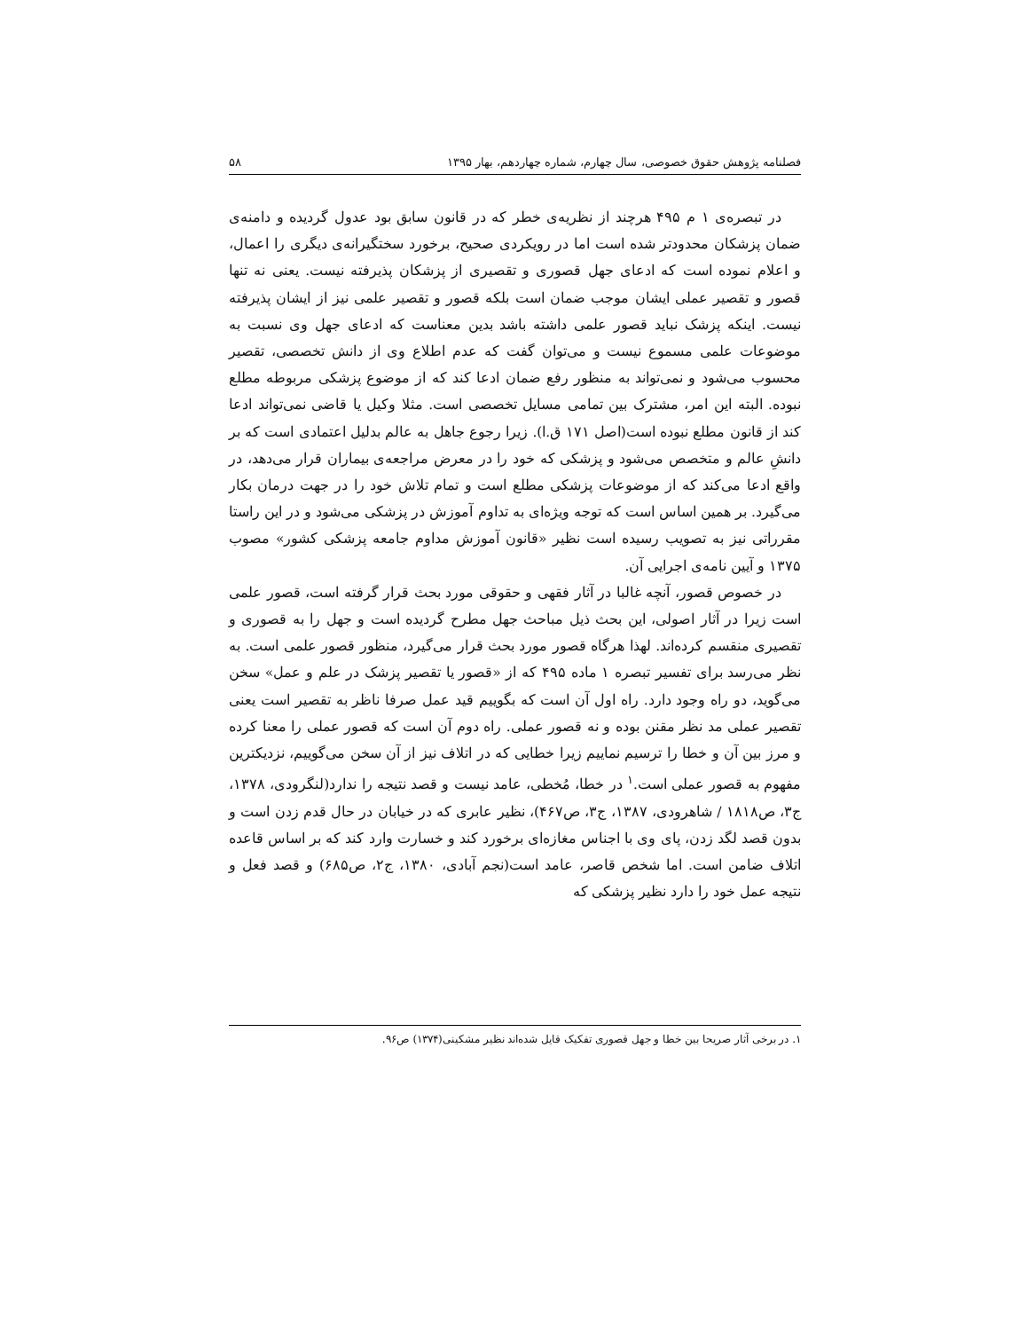فصلنامه پژوهش حقوق خصوصی، سال چهارم، شماره چهاردهم، بهار ۱۳۹۵ ۵۸
در تبصره‌ی ۱ م ۴۹۵ هرچند از نظریه‌ی خطر که در قانون سابق بود عدول گردیده و دامنه‌ی ضمان پزشکان محدودتر شده است اما در رویکردی صحیح، برخورد سختگیرانه‌ی دیگری را اعمال، و اعلام نموده است که ادعای جهل قصوری و تقصیری از پزشکان پذیرفته نیست. یعنی نه تنها قصور و تقصیر عملی ایشان موجب ضمان است بلکه قصور و تقصیر علمی نیز از ایشان پذیرفته نیست. اینکه پزشک نباید قصور علمی داشته باشد بدین معناست که ادعای جهل وی نسبت به موضوعات علمی مسموع نیست و می‌توان گفت که عدم اطلاع وی از دانش تخصصی، تقصیر محسوب می‌شود و نمی‌تواند به منظور رفع ضمان ادعا کند که از موضوع پزشکی مربوطه مطلع نبوده. البته این امر، مشترک بین تمامی مسایل تخصصی است. مثلا وکیل یا قاضی نمی‌تواند ادعا کند از قانون مطلع نبوده است(اصل ۱۷۱ ق.ا). زیرا رجوع جاهل به عالم بدلیل اعتمادی است که بر دانشِ عالم و متخصص می‌شود و پزشکی که خود را در معرض مراجعه‌ی بیماران قرار می‌دهد، در واقع ادعا می‌کند که از موضوعات پزشکی مطلع است و تمام تلاش خود را در جهت درمان بکار می‌گیرد. بر همین اساس است که توجه ویژه‌ای به تداوم آموزش در پزشکی می‌شود و در این راستا مقرراتی نیز به تصویب رسیده است نظیر «قانون آموزش مداوم جامعه پزشکی کشور» مصوب ۱۳۷۵ و آیین نامه‌ی اجرایی آن.
در خصوص قصور، آنچه غالبا در آثار فقهی و حقوقی مورد بحث قرار گرفته است، قصور علمی است زیرا در آثار اصولی، این بحث ذیل مباحث جهل مطرح گردیده است و جهل را به قصوری و تقصیری منقسم کرده‌اند. لهذا هرگاه قصور مورد بحث قرار می‌گیرد، منظور قصور علمی است. به نظر می‌رسد برای تفسیر تبصره ۱ ماده ۴۹۵ که از «قصور یا تقصیر پزشک در علم و عمل» سخن می‌گوید، دو راه وجود دارد. راه اول آن است که بگوییم قید عمل صرفا ناظر به تقصیر است یعنی تقصیر عملی مد نظر مقنن بوده و نه قصور عملی. راه دوم آن است که قصور عملی را معنا کرده و مرز بین آن و خطا را ترسیم نماییم زیرا خطایی که در اتلاف نیز از آن سخن می‌گوییم، نزدیکترین مفهوم به قصور عملی است.<sup>۱</sup> در خطا، مُخطی، عامد نیست و قصد نتیجه را ندارد(لنگرودی، ۱۳۷۸، ج۳، ص۱۸۱۸ / شاهرودی، ۱۳۸۷، ج۳، ص۴۶۷)، نظیر عابری که در خیابان در حال قدم زدن است و بدون قصد لگد زدن، پای وی با اجناس مغازه‌ای برخورد کند و خسارت وارد کند که بر اساس قاعده اتلاف ضامن است. اما شخص قاصر، عامد است(نجم آبادی، ۱۳۸۰، ج۲، ص۶۸۵) و قصد فعل و نتیجه عمل خود را دارد نظیر پزشکی که
۱. در برخی آثار صریحا بین خطا و جهل قصوری تفکیک قایل شده‌اند نظیر مشکینی(۱۳۷۴) ص۹۶.